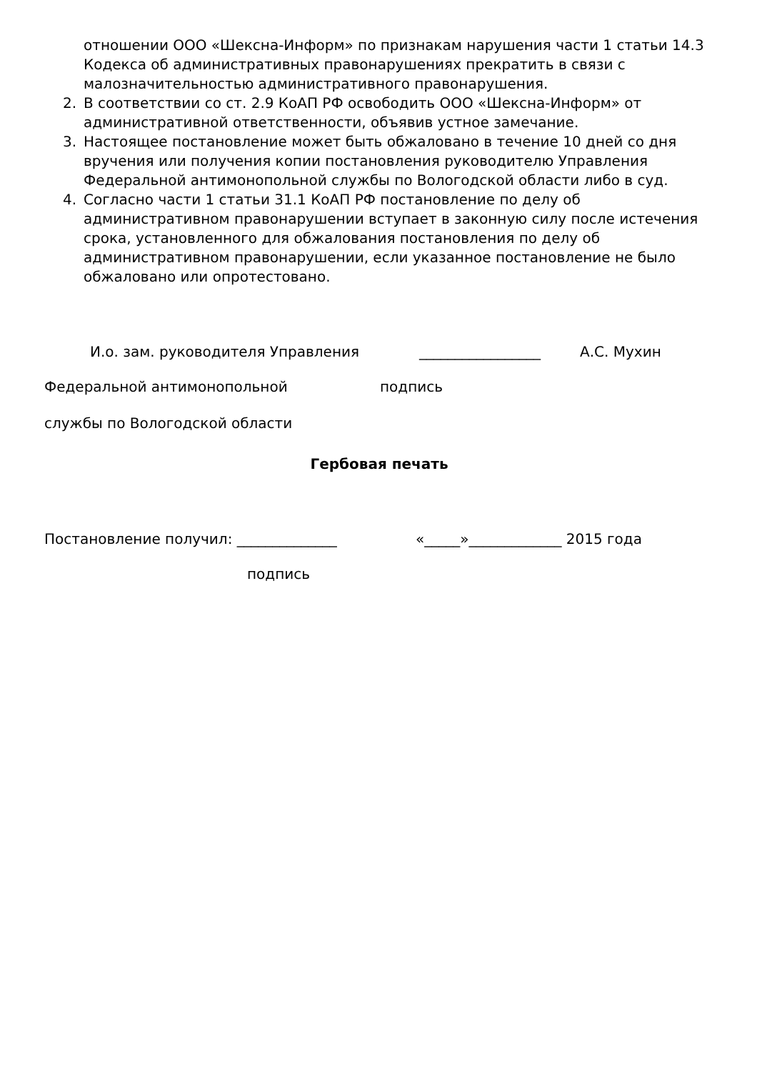отношении ООО «Шексна-Информ» по признакам нарушения части 1 статьи 14.3 Кодекса об административных правонарушениях прекратить в связи с малозначительностью административного правонарушения.
2. В соответствии со ст. 2.9 КоАП РФ освободить ООО «Шексна-Информ» от административной ответственности, объявив устное замечание.
3. Настоящее постановление может быть обжаловано в течение 10 дней со дня вручения или получения копии постановления руководителю Управления Федеральной антимонопольной службы по Вологодской области либо в суд.
4. Согласно части 1 статьи 31.1 КоАП РФ постановление по делу об административном правонарушении вступает в законную силу после истечения срока, установленного для обжалования постановления по делу об административном правонарушении, если указанное постановление не было обжаловано или опротестовано.
И.о. зам. руководителя Управления _________________ А.С. Мухин
Федеральной антимонопольной подпись
службы по Вологодской области
Гербовая печать
Постановление получил: ______________ «_____»_____________ 2015 года
подпись